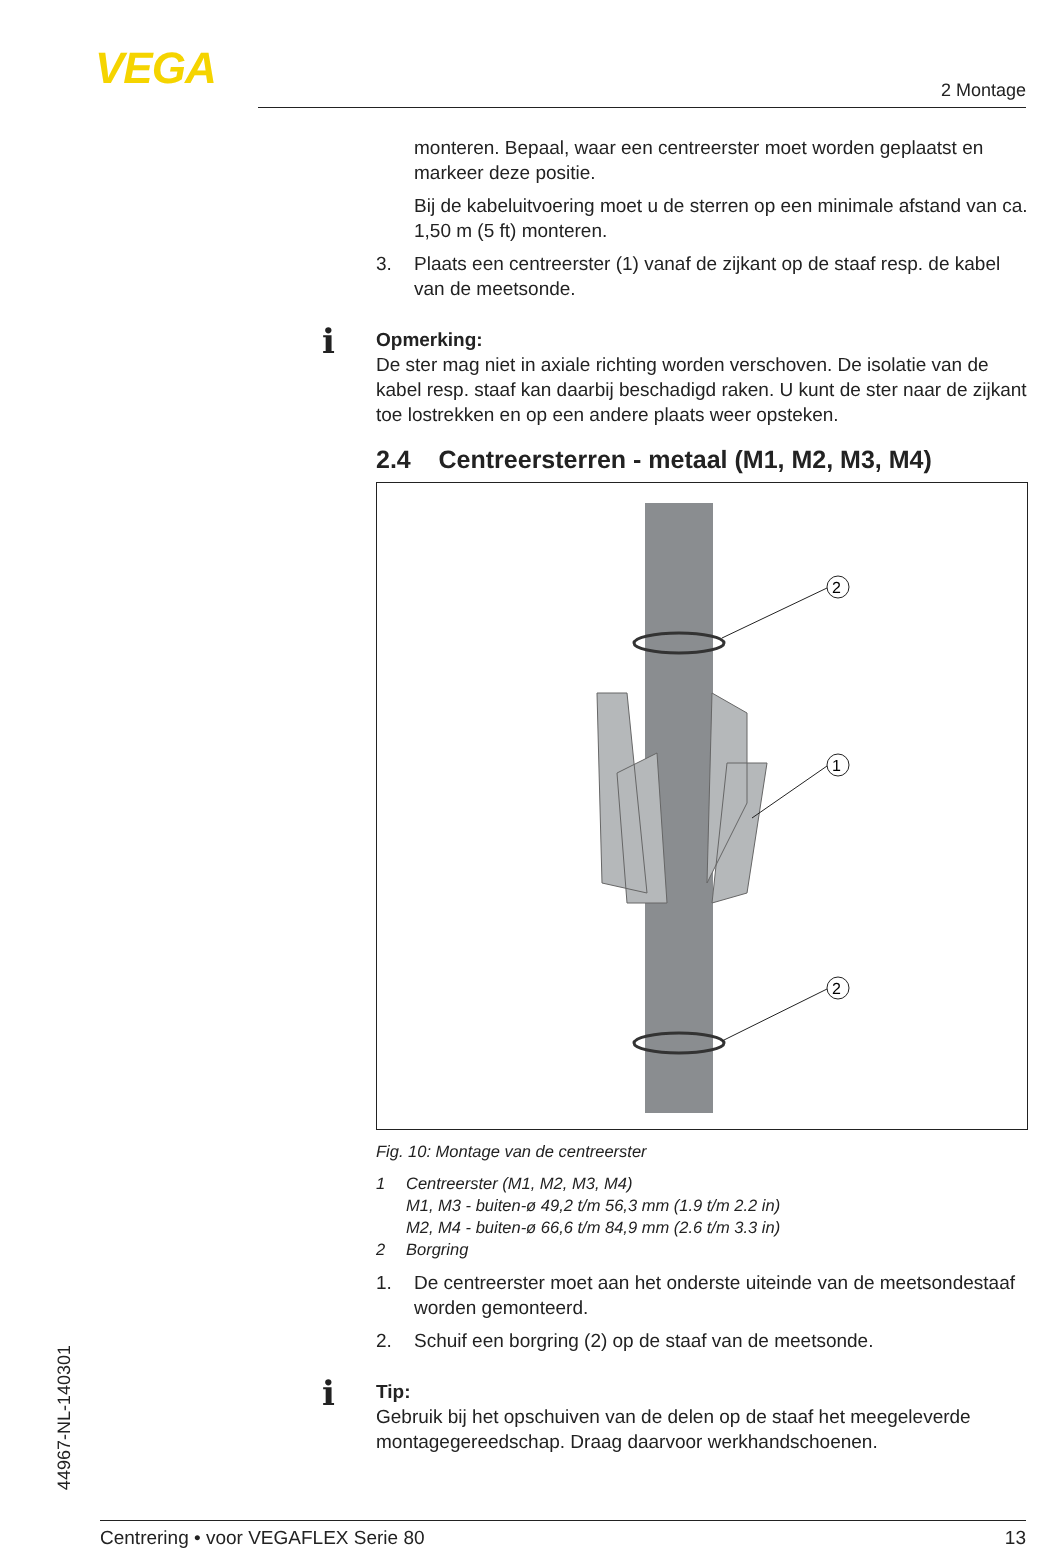VEGA 2 Montage
monteren. Bepaal, waar een centreerster moet worden geplaatst en markeer deze positie.
Bij de kabeluitvoering moet u de sterren op een minimale afstand van ca. 1,50 m (5 ft) monteren.
3. Plaats een centreerster (1) vanaf de zijkant op de staaf resp. de kabel van de meetsonde.
i
Opmerking:
De ster mag niet in axiale richting worden verschoven. De isolatie van de kabel resp. staaf kan daarbij beschadigd raken. U kunt de ster naar de zijkant toe lostrekken en op een andere plaats weer opsteken.
2.4 Centreersterren - metaal (M1, M2, M3, M4)
2
1
2
Fig. 10: Montage van de centreerster
1 Centreerster (M1, M2, M3, M4)
M1, M3 - buiten-ø 49,2 t/m 56,3 mm (1.9 t/m 2.2 in)
M2, M4 - buiten-ø 66,6 t/m 84,9 mm (2.6 t/m 3.3 in)
2 Borgring
1. De centreerster moet aan het onderste uiteinde van de meetson­destaaf worden gemonteerd.
2. Schuif een borgring (2) op de staaf van de meetsonde.
i
Tip:
Gebruik bij het opschuiven van de delen op de staaf het meegelever­de montagegereedschap. Draag daarvoor werkhandschoenen.
44967-NL-140301
Centrering • voor VEGAFLEX Serie 80 13